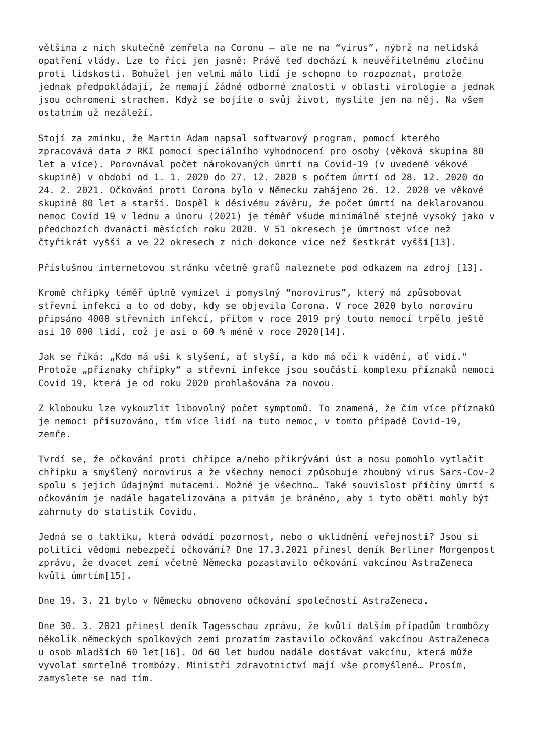většina z nich skutečně zemřela na Coronu – ale ne na “virus”, nýbrž na nelidská opatření vlády. Lze to říci jen jasně: Právě teď dochází k neuvěřitelnému zločinu proti lidskosti. Bohužel jen velmi málo lidí je schopno to rozpoznat, protože jednak předpokládají, že nemají žádné odborné znalosti v oblasti virologie a jednak jsou ochromeni strachem. Když se bojíte o svůj život, myslíte jen na něj. Na všem ostatním už nezáleží.
Stojí za zmínku, že Martin Adam napsal softwarový program, pomocí kterého zpracovává data z RKI pomocí speciálního vyhodnocení pro osoby (věková skupina 80 let a více). Porovnával počet nárokovaných úmrtí na Covid-19 (v uvedené věkové skupině) v období od 1. 1. 2020 do 27. 12. 2020 s počtem úmrtí od 28. 12. 2020 do 24. 2. 2021. Očkování proti Corona bylo v Německu zahájeno 26. 12. 2020 ve věkové skupině 80 let a starší. Dospěl k děsivému závěru, že počet úmrtí na deklarovanou nemoc Covid 19 v lednu a únoru (2021) je téměř všude minimálně stejně vysoký jako v předchozích dvanácti měsících roku 2020. V 51 okresech je úmrtnost více než čtyřikrát vyšší a ve 22 okresech z nich dokonce více než šestkrát vyšší[13].
Příslušnou internetovou stránku včetně grafů naleznete pod odkazem na zdroj [13].
Kromě chřipky téměř úplně vymizel i pomyslný “norovirus”, který má způsobovat střevní infekci a to od doby, kdy se objevila Corona. V roce 2020 bylo noroviru připsáno 4000 střevních infekcí, přitom v roce 2019 prý touto nemocí trpělo ještě asi 10 000 lidí, což je asi o 60 % méně v roce 2020[14].
Jak se říká: „Kdo má uši k slyšení, ať slyší, a kdo má oči k vidění, ať vidí.“ Protože „příznaky chřipky“ a střevní infekce jsou součástí komplexu příznaků nemoci Covid 19, která je od roku 2020 prohlašována za novou.
Z klobouku lze vykouzlit libovolný počet symptomů. To znamená, že čím více příznaků je nemoci přisuzováno, tím více lidí na tuto nemoc, v tomto případě Covid-19, zemře.
Tvrdí se, že očkování proti chřipce a/nebo přikrývání úst a nosu pomohlo vytlačit chřipku a smyšlený norovirus a že všechny nemoci způsobuje zhoubný virus Sars-Cov-2 spolu s jejich údajnými mutacemi. Možné je všechno… Také souvislost příčiny úmrtí s očkováním je nadále bagatelizována a pitvám je bráněno, aby i tyto oběti mohly být zahrnuty do statistik Covidu.
Jedná se o taktiku, která odvádí pozornost, nebo o uklidnění veřejnosti? Jsou si politici vědomi nebezpečí očkování? Dne 17.3.2021 přinesl deník Berliner Morgenpost zprávu, že dvacet zemí včetně Německa pozastavilo očkování vakcínou AstraZeneca kvůli úmrtím[15].
Dne 19. 3. 21 bylo v Německu obnoveno očkování společností AstraZeneca.
Dne 30. 3. 2021 přinesl deník Tagesschau zprávu, že kvůli dalším případům trombózy několik německých spolkových zemí prozatím zastavilo očkování vakcínou AstraZeneca u osob mladších 60 let[16]. Od 60 let budou nadále dostávat vakcínu, která může vyvolat smrtelné trombózy. Ministři zdravotnictví mají vše promyšlené… Prosím, zamyslete se nad tím.